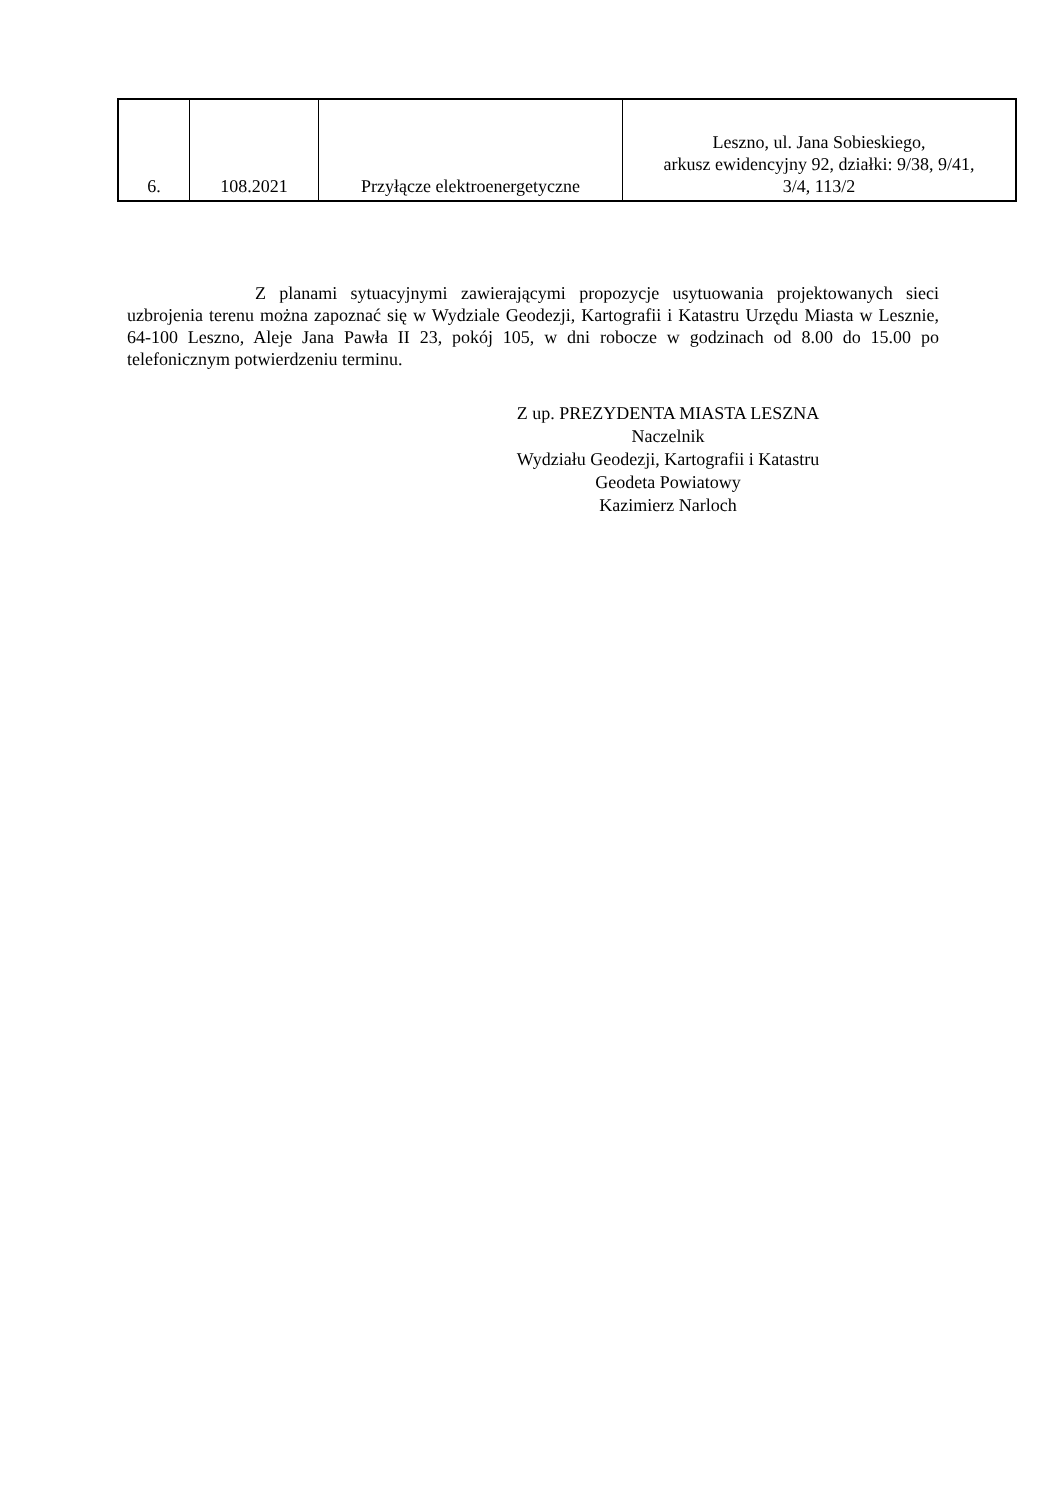| 6. | 108.2021 | Przyłącze elektroenergetyczne | Leszno, ul. Jana Sobieskiego, arkusz ewidencyjny 92, działki: 9/38, 9/41, 3/4, 113/2 |
Z planami sytuacyjnymi zawierającymi propozycje usytuowania projektowanych sieci uzbrojenia terenu można zapoznać się w Wydziale Geodezji, Kartografii i Katastru Urzędu Miasta w Lesznie, 64-100 Leszno, Aleje Jana Pawła II 23, pokój 105, w dni robocze w godzinach od 8.00 do 15.00 po telefonicznym potwierdzeniu terminu.
Z up. PREZYDENTA MIASTA LESZNA
Naczelnik
Wydziału Geodezji, Kartografii i Katastru
Geodeta Powiatowy
Kazimierz Narloch